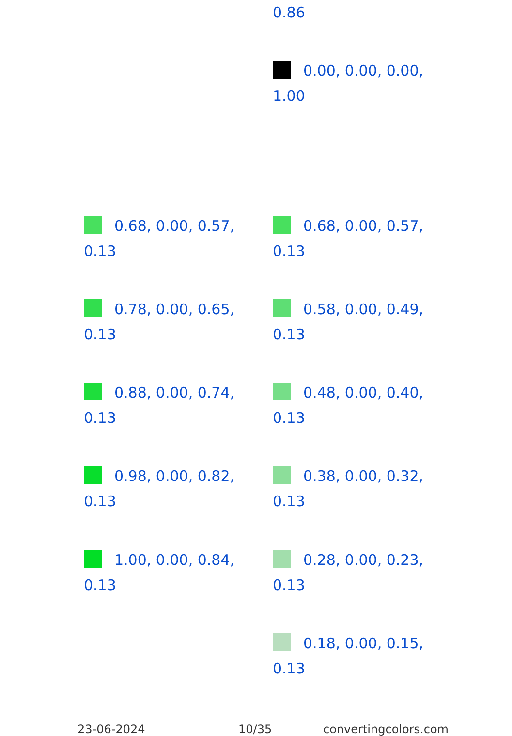0.86
0.00, 0.00, 0.00, 1.00
0.68, 0.00, 0.57, 0.13
0.68, 0.00, 0.57, 0.13
0.78, 0.00, 0.65, 0.13
0.58, 0.00, 0.49, 0.13
0.88, 0.00, 0.74, 0.13
0.48, 0.00, 0.40, 0.13
0.98, 0.00, 0.82, 0.13
0.38, 0.00, 0.32, 0.13
1.00, 0.00, 0.84, 0.13
0.28, 0.00, 0.23, 0.13
0.18, 0.00, 0.15, 0.13
23-06-2024 10/35 convertingcolors.com